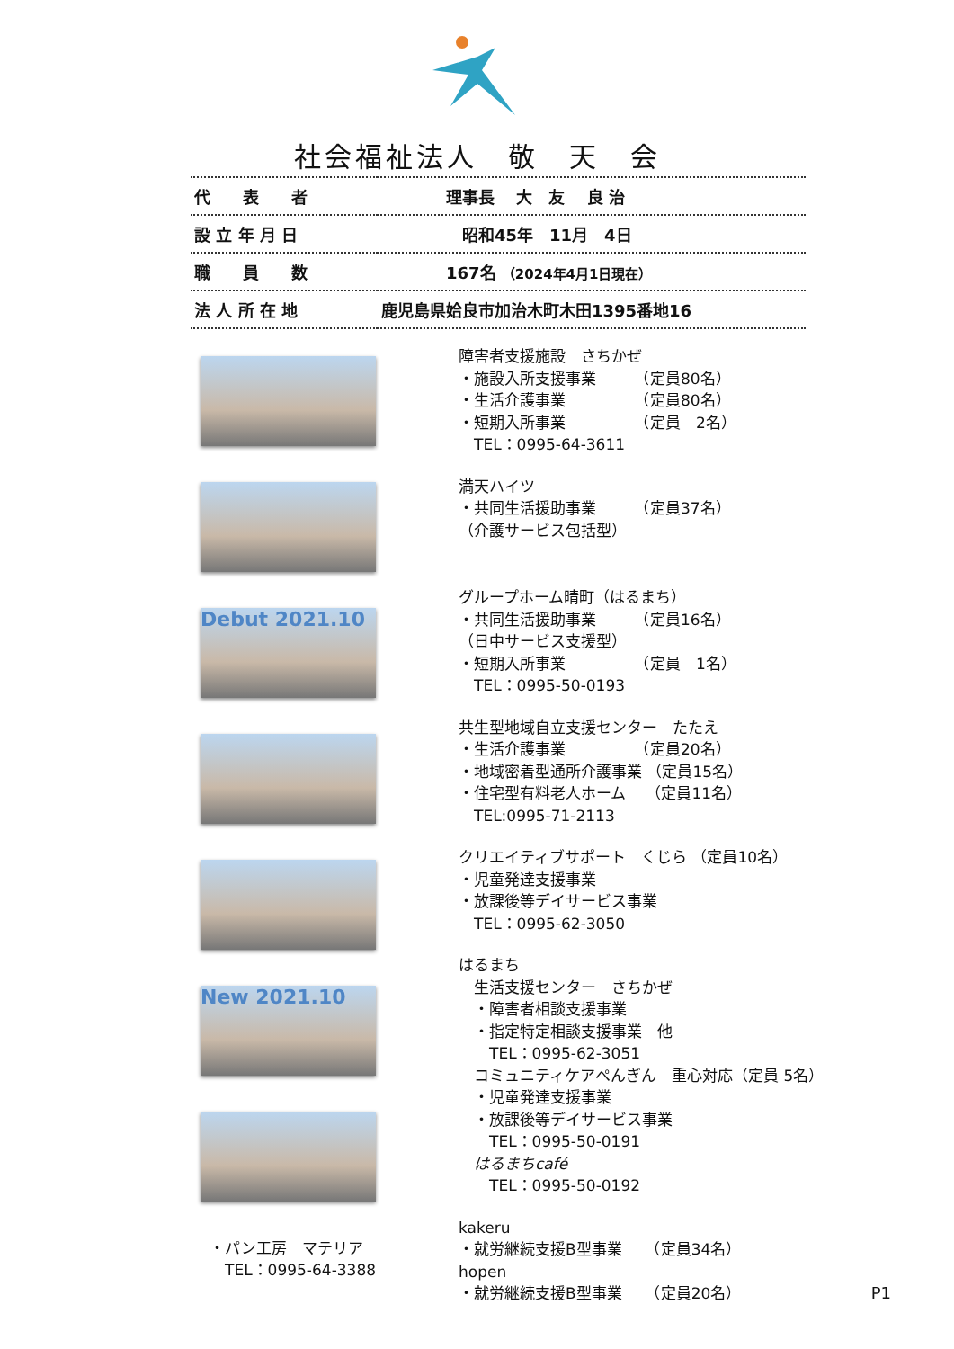社会福祉法人　敬　天　会
| 代 表 者 | 理事長 大 友 良 治 |
| 設 立 年 月 日 | 昭和45年 11月 4日 |
| 職 員 数 | 167名 （2024年4月1日現在） |
| 法 人 所 在 地 | 鹿児島県姶良市加治木町木田1395番地16 |
Debut 2021.10
New 2021.10
・パン工房　マテリア
　TEL：0995-64-3388
障害者支援施設　さちかぜ
・施設入所支援事業　　　（定員80名）
・生活介護事業　　　　　（定員80名）
・短期入所事業　　　　　（定員　2名）
　TEL：0995-64-3611
満天ハイツ
・共同生活援助事業　　　（定員37名）
（介護サービス包括型）
グループホーム晴町（はるまち）
・共同生活援助事業　　　（定員16名）
（日中サービス支援型）
・短期入所事業　　　　　（定員　1名）
　TEL：0995-50-0193
共生型地域自立支援センター　たたえ
・生活介護事業　　　　　（定員20名）
・地域密着型通所介護事業 （定員15名）
・住宅型有料老人ホーム　 （定員11名）
　TEL:0995-71-2113
クリエイティブサポート　くじら （定員10名）
・児童発達支援事業
・放課後等デイサービス事業
　TEL：0995-62-3050
はるまち
　生活支援センター　さちかぜ
　・障害者相談支援事業
　・指定特定相談支援事業　他
　　TEL：0995-62-3051
　コミュニティケアぺんぎん　重心対応（定員 5名）
　・児童発達支援事業
　・放課後等デイサービス事業
　　TEL：0995-50-0191
　はるまちcafé
　　TEL：0995-50-0192
kakeru
・就労継続支援B型事業　　（定員34名）
hopen
・就労継続支援B型事業　　（定員20名）
P1